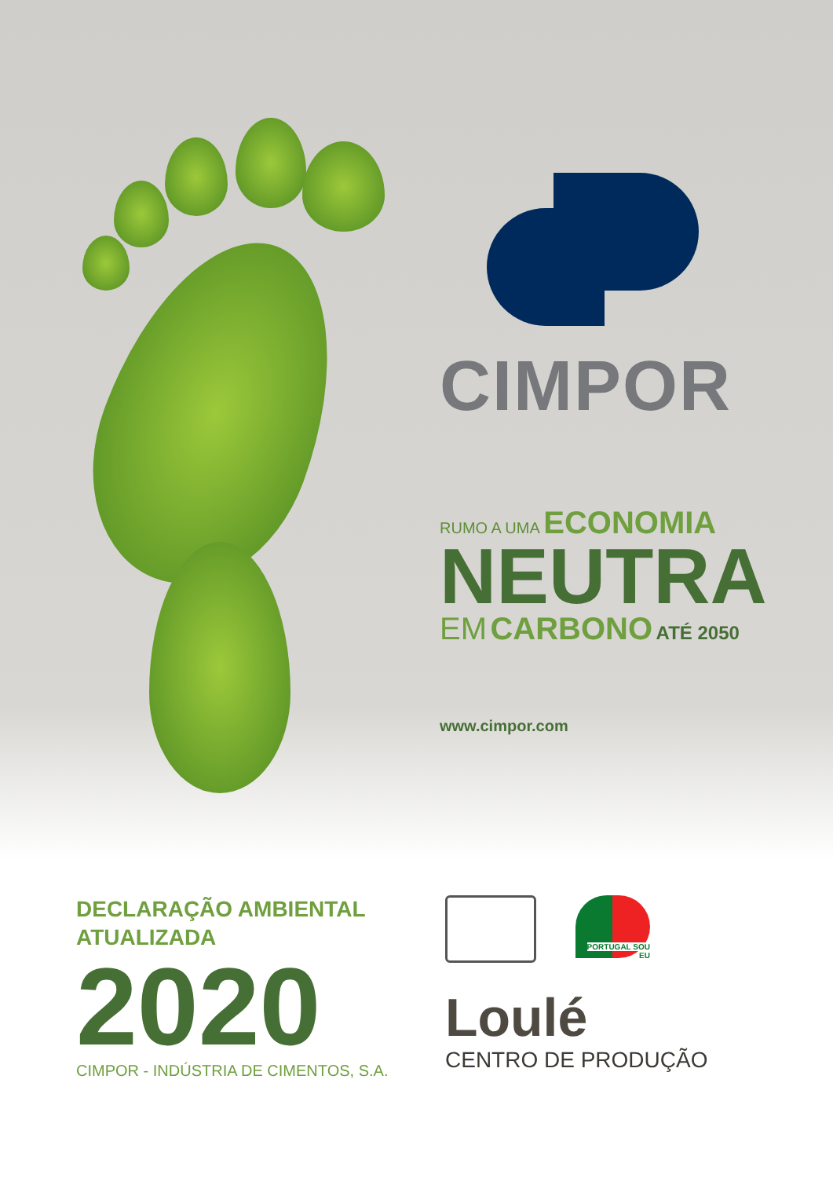CIMPOR
RUMO A UMA ECONOMIA
NEUTRA
EM CARBONO ATÉ 2050
www.cimpor.com
DECLARAÇÃO AMBIENTAL
ATUALIZADA
2020
CIMPOR - INDÚSTRIA DE CIMENTOS, S.A.
PORTUGAL SOU EU
Loulé
CENTRO DE PRODUÇÃO